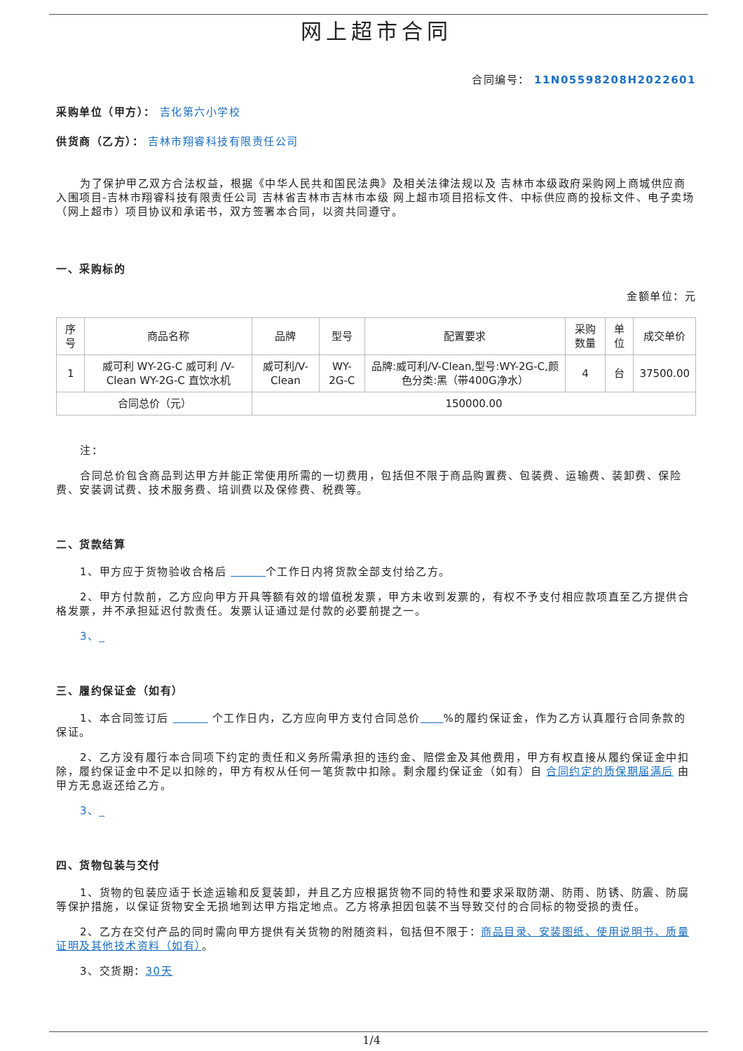网上超市合同
合同编号： 11N05598208H2022601
采购单位（甲方）： 吉化第六小学校
供货商（乙方）： 吉林市翔睿科技有限责任公司
为了保护甲乙双方合法权益，根据《中华人民共和国民法典》及相关法律法规以及 吉林市本级政府采购网上商城供应商入围项目-吉林市翔睿科技有限责任公司 吉林省吉林市吉林市本级 网上超市项目招标文件、中标供应商的投标文件、电子卖场（网上超市）项目协议和承诺书，双方签署本合同，以资共同遵守。
一、采购标的
金额单位：元
| 序号 | 商品名称 | 品牌 | 型号 | 配置要求 | 采购数量 | 单位 | 成交单价 |
| --- | --- | --- | --- | --- | --- | --- | --- |
| 1 | 威可利 WY-2G-C 威可利 /V-Clean WY-2G-C 直饮水机 | 威可利/V-Clean | WY-2G-C | 品牌:威可利/V-Clean,型号:WY-2G-C,颜色分类:黑（带400G净水） | 4 | 台 | 37500.00 |
| 合同总价（元） | | 150000.00 | | | | | |
注：
合同总价包含商品到达甲方并能正常使用所需的一切费用，包括但不限于商品购置费、包装费、运输费、装卸费、保险费、安装调试费、技术服务费、培训费以及保修费、税费等。
二、货款结算
1、甲方应于货物验收合格后 　　　 个工作日内将货款全部支付给乙方。
2、甲方付款前，乙方应向甲方开具等额有效的增值税发票，甲方未收到发票的，有权不予支付相应款项直至乙方提供合格发票，并不承担延迟付款责任。发票认证通过是付款的必要前提之一。
3、_
三、履约保证金（如有）
1、本合同签订后 　　　 个工作日内，乙方应向甲方支付合同总价　　 %的履约保证金，作为乙方认真履行合同条款的保证。
2、乙方没有履行本合同项下约定的责任和义务所需承担的违约金、赔偿金及其他费用，甲方有权直接从履约保证金中扣除，履约保证金中不足以扣除的，甲方有权从任何一笔货款中扣除。剩余履约保证金（如有）自 合同约定的质保期届满后 由甲方无息返还给乙方。
3、_
四、货物包装与交付
1、货物的包装应适于长途运输和反复装卸，并且乙方应根据货物不同的特性和要求采取防潮、防雨、防锈、防震、防腐等保护措施，以保证货物安全无损地到达甲方指定地点。乙方将承担因包装不当导致交付的合同标的物受损的责任。
2、乙方在交付产品的同时需向甲方提供有关货物的附随资料，包括但不限于：商品目录、安装图纸、使用说明书、质量证明及其他技术资料（如有）。
3、交货期：30天
1/4